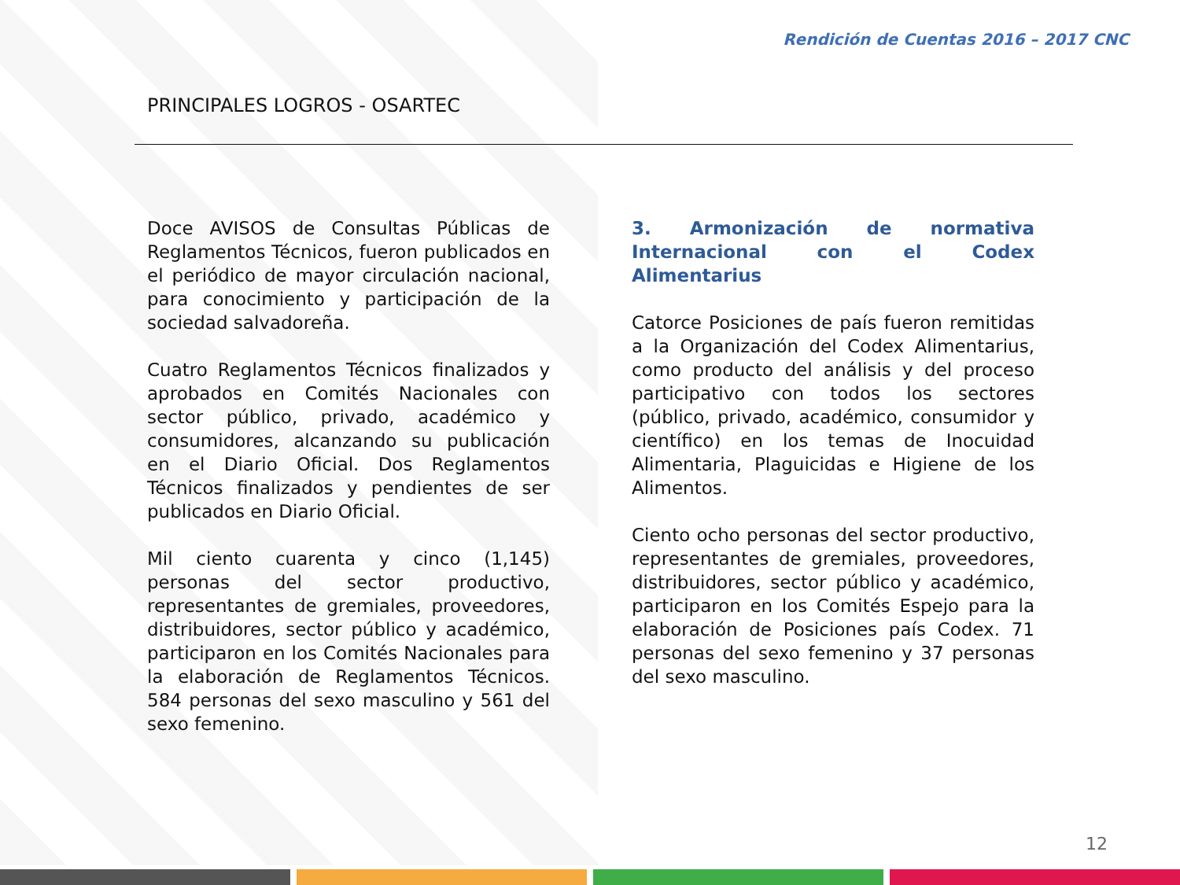Rendición de Cuentas 2016 – 2017 CNC
PRINCIPALES LOGROS - OSARTEC
Doce AVISOS de Consultas Públicas de Reglamentos Técnicos, fueron publicados en el periódico de mayor circulación nacional, para conocimiento y participación de la sociedad salvadoreña.
Cuatro Reglamentos Técnicos finalizados y aprobados en Comités Nacionales con sector público, privado, académico y consumidores, alcanzando su publicación en el Diario Oficial. Dos Reglamentos Técnicos finalizados y pendientes de ser publicados en Diario Oficial.
Mil ciento cuarenta y cinco (1,145) personas del sector productivo, representantes de gremiales, proveedores, distribuidores, sector público y académico, participaron en los Comités Nacionales para la elaboración de Reglamentos Técnicos. 584 personas del sexo masculino y 561 del sexo femenino.
3. Armonización de normativa Internacional con el Codex Alimentarius
Catorce Posiciones de país fueron remitidas a la Organización del Codex Alimentarius, como producto del análisis y del proceso participativo con todos los sectores (público, privado, académico, consumidor y científico) en los temas de Inocuidad Alimentaria, Plaguicidas e Higiene de los Alimentos.
Ciento ocho personas del sector productivo, representantes de gremiales, proveedores, distribuidores, sector público y académico, participaron en los Comités Espejo para la elaboración de Posiciones país Codex. 71 personas del sexo femenino y 37 personas del sexo masculino.
12